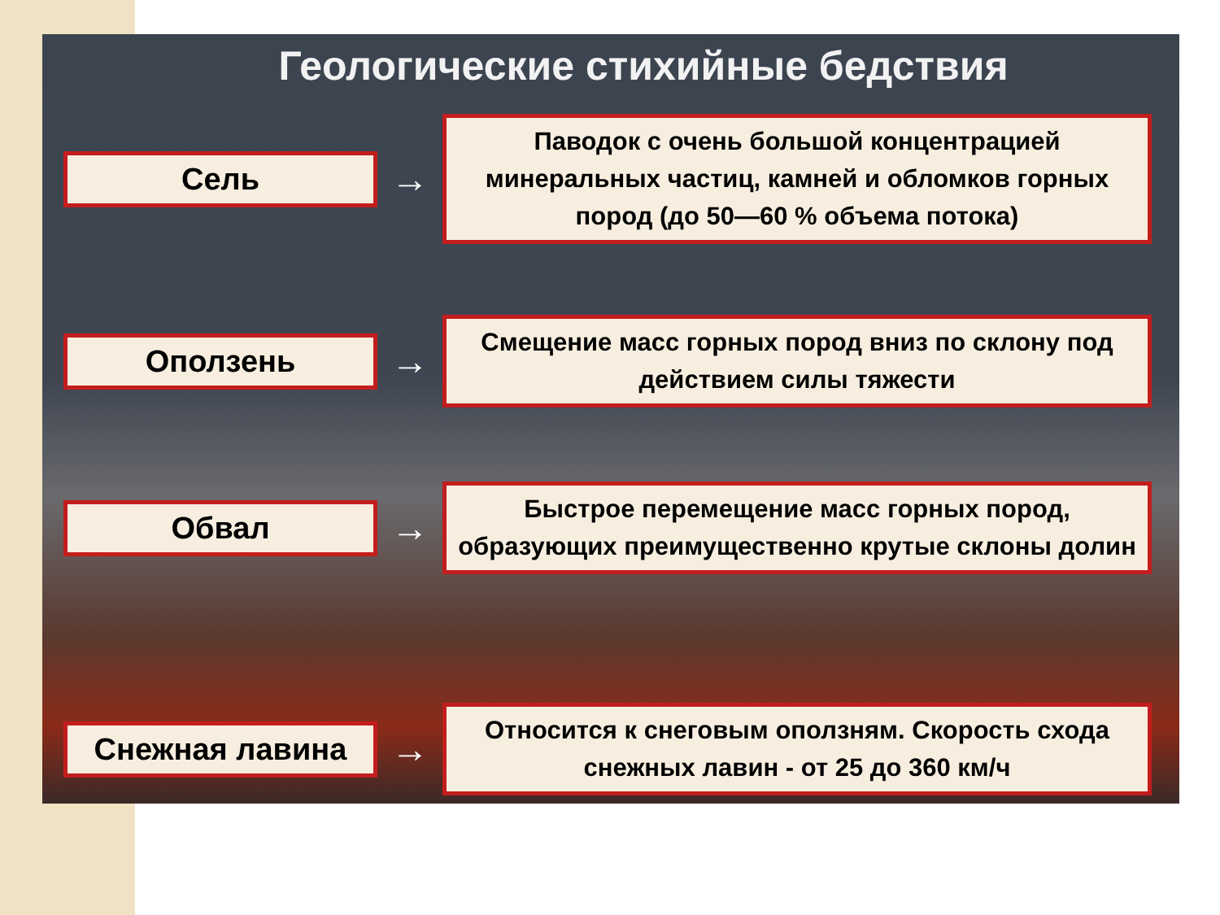Геологические стихийные бедствия
Сель
→
Паводок с очень большой концентрацией минеральных частиц, камней и обломков горных пород (до 50—60 % объема потока)
Оползень
→
Смещение масс горных пород вниз по склону под действием силы тяжести
Обвал
→
Быстрое перемещение масс горных пород, образующих преимущественно крутые склоны долин
Снежная лавина
→
Относится к снеговым оползням. Скорость схода снежных лавин - от 25 до 360 км/ч